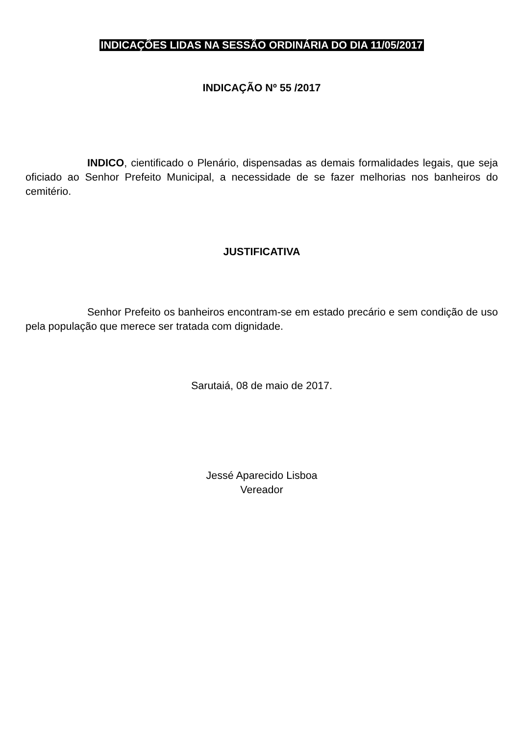INDICAÇÕES LIDAS NA SESSÃO ORDINÁRIA DO DIA 11/05/2017
INDICAÇÃO Nº 55 /2017
INDICO, cientificado o Plenário, dispensadas as demais formalidades legais, que seja oficiado ao Senhor Prefeito Municipal, a necessidade de se fazer melhorias nos banheiros do cemitério.
JUSTIFICATIVA
Senhor Prefeito os banheiros encontram-se em estado precário e sem condição de uso pela população que merece ser tratada com dignidade.
Sarutaiá, 08 de maio de 2017.
Jessé Aparecido Lisboa
Vereador